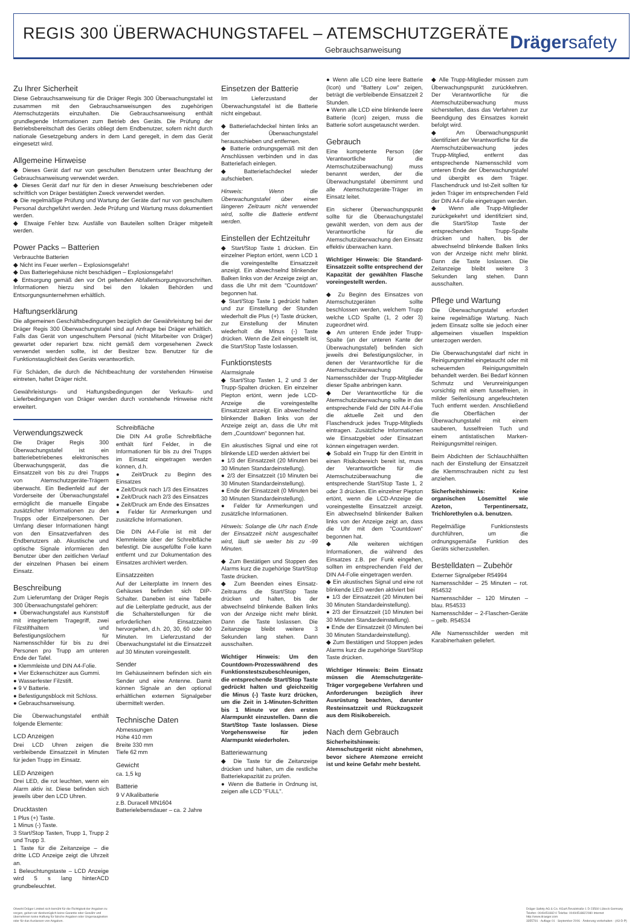REGIS 300 ÜBERWACHUNGSTAFEL – ATEMSCHUTZGERÄTE
Gebrauchsanweisung
Drägersafety
Zu Ihrer Sicherheit
Diese Gebrauchsanweisung für die Dräger Regis 300 Überwachungstafel ist zusammen mit den Gebrauchsanweisungen des zugehörigen Atemschutzgeräts einzuhalten. Die Gebrauchsanweisung enthält grundlegende Informationen zum Betrieb des Geräts. Die Prüfung der Betriebsbereitschaft des Geräts obliegt dem Endbenutzer, sofern nicht durch nationale Gesetzgebung anders in dem Land geregelt, in dem das Gerät eingesetzt wird.
Allgemeine Hinweise
◆ Dieses Gerät darf nur von geschulten Benutzern unter Beachtung der Gebrauchsanweisung verwendet werden.
◆ Dieses Gerät darf nur für den in dieser Anweisung beschriebenen oder schriftlich von Dräger bestätigten Zweck verwendet werden.
◆ Die regelmäßige Prüfung und Wartung der Geräte darf nur von geschultem Personal durchgeführt werden. Jede Prüfung und Wartung muss dokumentiert werden.
◆ Etwaige Fehler bzw. Ausfälle von Bauteilen sollten Dräger mitgeteilt werden.
Power Packs – Batterien
Verbrauchte Batterien
◆ Nicht ins Feuer werfen – Explosionsgefahr!
◆ Das Batteriegehäuse nicht beschädigen – Explosionsgefahr!
◆ Entsorgung gemäß den vor Ort geltenden Abfallentsorgungsvorschriften. Informationen hierzu sind bei den lokalen Behörden und Entsorgungsunternehmen erhältlich.
Haftungserklärung
Die allgemeinen Geschäftsbedingungen bezüglich der Gewährleistung bei der Dräger Regis 300 Überwachungstafel sind auf Anfrage bei Dräger erhältlich. Falls das Gerät von ungeschultem Personal (nicht Mitarbeiter von Dräger) gewartet oder repariert bzw. nicht gemäß dem vorgesehenen Zweck verwendet werden sollte, ist der Besitzer bzw. Benutzer für die Funktionstauglichkeit des Geräts verantwortlich.
Für Schäden, die durch die Nichtbeachtung der vorstehenden Hinweise eintreten, haftet Dräger nicht.
Gewährleistungs- und Haftungsbedingungen der Verkaufs- und Lieferbedingungen von Dräger werden durch vorstehende Hinweise nicht erweitert.
Verwendungszweck
Die Dräger Regis 300 Überwachungstafel ist ein batteriebetriebenes elektronisches Überwachungsgerät, das die Einsatzzeit von bis zu drei Trupps von Atemschutzgeräte-Trägern überwacht. Ein Bedienfeld auf der Vorderseite der Überwachungstafel ermöglicht die manuelle Eingabe zusätzlicher Informationen zu den Trupps oder Einzelpersonen. Der Umfang dieser Informationen hängt von den Einsatzverfahren des Endbenutzers ab. Akustische und optische Signale informieren den Benutzer über den zeitlichen Verlauf der einzelnen Phasen bei einem Einsatz.
Beschreibung
Zum Lieferumfang der Dräger Regis 300 Überwachungstafel gehören:
● Überwachungstafel aus Kunststoff mit integriertem Tragegriff, zwei Filzstifthaltern und Befestigungslöchern für Namensschilder für bis zu drei Personen pro Trupp am unteren Ende der Tafel.
● Klemmleiste und DIN A4-Folie.
● Vier Eckenschützer aus Gummi.
● Wasserfester Filzstift.
● 9 V Batterie.
● Befestigungsblock mit Schloss.
● Gebrauchsanweisung.
Die Überwachungstafel enthält folgende Elemente:
LCD Anzeigen
Drei LCD Uhren zeigen die verbleibende Einsatzzeit in Minuten für jeden Trupp im Einsatz.
LED Anzeigen
Drei LED, die rot leuchten, wenn ein Alarm aktiv ist. Diese befinden sich jeweils über den LCD Uhren.
Drucktasten
1 Plus (+) Taste.
1 Minus (-) Taste.
3 Start/Stop Tasten, Trupp 1, Trupp 2 und Trupp 3.
1 Taste für die Zeitanzeige – die dritte LCD Anzeige zeigt die Uhrzeit an.
1 Beleuchtungstaste – LCD Anzeige wird 5 s lang hinterACD grundbeleuchtet.
Schreibfläche
Die DIN A4 große Schreibfläche enthält fünf Felder, in die Informationen für bis zu drei Trupps im Einsatz eingetragen werden können, d.h.
● Zeit/Druck zu Beginn des Einsatzes
● Zeit/Druck nach 1/3 des Einsatzes
● Zeit/Druck nach 2/3 des Einsatzes
● Zeit/Druck am Ende des Einsatzes
● Felder für Anmerkungen und zusätzliche Informationen.
Die DIN A4-Folie ist mit der Klemmleiste über der Schreibfläche befestigt. Die ausgefüllte Folie kann entfernt und zur Dokumentation des Einsatzes archiviert werden.
Einsatzzeiten
Auf der Leiterplatte im Innern des Gehäuses befinden sich DIP-Schalter. Daneben ist eine Tabelle auf die Leiterplatte gedruckt, aus der die Schalterstellungen für die erforderlichen Einsatzzeiten hervorgehen, d.h. 20, 30, 60 oder 90 Minuten. Im Lieferzustand der Überwachungstafel ist die Einsatzzeit auf 30 Minuten voreingestellt.
Sender
Im Gehäuseinnern befinden sich ein Sender und eine Antenne. Damit können Signale an den optional erhältlichen externen Signalgeber übermittelt werden.
Technische Daten
Abmessungen
Höhe 410 mm
Breite 330 mm
Tiefe 62 mm
Gewicht
ca. 1,5 kg
Batterie
9 V Alkalibatterie
z.B. Duracell MN1604
Batterielebensdauer – ca. 2 Jahre
Einsetzen der Batterie
Im Lieferzustand der Überwachungstafel ist die Batterie nicht eingebaut.
◆ Batteriefachdeckel hinten links an der Überwachungstafel herausschieben und entfernen.
◆ Batterie ordnungsgemäß mit den Anschlüssen verbinden und in das Batteriefach einlegen.
◆ Batteriefachdeckel wieder aufschieben.
Hinweis: Wenn die Überwachungstafel über einen längeren Zeitraum nicht verwendet wird, sollte die Batterie entfernt werden.
Einstellen der Echtzeituhr
◆ Start/Stop Taste 1 drücken. Ein einzelner Piepton ertönt, wenn LCD 1 die voreingestellte Einsatzzeit anzeigt. Ein abwechselnd blinkender Balken links von der Anzeige zeigt an, dass die Uhr mit dem "Countdown" begonnen hat.
◆ Start/Stop Taste 1 gedrückt halten und zur Einstellung der Stunden wiederholt die Plus (+) Taste drücken, zur Einstellung der Minuten wiederholt die Minus (-) Taste drücken. Wenn die Zeit eingestellt ist, die Start/Stop Taste loslassen.
Funktionstests
Alarmsignale
◆ Start/Stop Tasten 1, 2 und 3 der Trupp-Spalten drücken. Ein einzelner Piepton ertönt, wenn jede LCD-Anzeige die voreingestellte Einsatzzeit anzeigt. Ein abwechselnd blinkender Balken links von der Anzeige zeigt an, dass die Uhr mit dem „Countdown" begonnen hat.
Ein akustisches Signal und eine rot blinkende LED werden aktiviert bei
● 1/3 der Einsatzzeit (20 Minuten bei 30 Minuten Standardeinstellung).
● 2/3 der Einsatzzeit (10 Minuten bei 30 Minuten Standardeinstellung).
● Ende der Einsatzzeit (0 Minuten bei 30 Minuten Standardeinstellung).
● Felder für Anmerkungen und zusätzliche Informationen.
Hinweis: Solange die Uhr nach Ende der Einsatzzeit nicht ausgeschaltet wird, läuft sie weiter bis zu -99 Minuten.
◆ Zum Bestätigen und Stoppen des Alarms kurz die zugehörige Start/Stop Taste drücken.
◆ Zum Beenden eines Einsatz-Zeitraums die Start/Stop Taste drücken und halten, bis der abwechselnd blinkende Balken links von der Anzeige nicht mehr blinkt. Dann die Taste loslassen. Die Zeitanzeige bleibt weitere 3 Sekunden lang stehen. Dann ausschalten.
Wichtiger Hinweis: Um den Countdown-Prozesswährend des Funktionstestszubeschleunigen, die entsprechende Start/Stop Taste gedrückt halten und gleichzeitig die Minus (-) Taste kurz drücken, um die Zeit in 1-Minuten-Schritten bis 1 Minute vor den ersten Alarmpunkt einzustellen. Dann die Start/Stop Taste loslassen. Diese Vorgehensweise für jeden Alarmpunkt wiederholen.
Batteriewarnung
◆ Die Taste für die Zeitanzeige drücken und halten, um die restliche Batteriekapazität zu prüfen.
● Wenn die Batterie in Ordnung ist, zeigen alle LCD "FULL".
● Wenn alle LCD eine leere Batterie (Icon) und "Battery Low" zeigen, beträgt die verbleibende Einsatzzeit 2 Stunden.
● Wenn alle LCD eine blinkende leere Batterie (Icon) zeigen, muss die Batterie sofort ausgetauscht werden.
Gebrauch
Eine kompetente Person (der Verantwortliche für die Atemschutzüberwachung) muss benannt werden, der die Überwachungstafel übernimmt und alle Atemschutzgeräte-Träger im Einsatz leitet.
Ein sicherer Überwachungspunkt sollte für die Überwachungstafel gewählt werden, von dem aus der Verantwortliche für die Atemschutzüberwachung den Einsatz effektiv überwachen kann.
Wichtiger Hinweis: Die Standard-Einsatzzeit sollte entsprechend der Kapazität der gewählten Flasche voreingestellt werden.
◆ Zu Beginn des Einsatzes von Atemschutzgeräten sollte beschlossen werden, welchem Trupp welche LCD Spalte (1, 2 oder 3) zugeordnet wird.
◆ Am unteren Ende jeder Trupp-Spalte (an der unteren Kante der Überwachungstafel) befinden sich jeweils drei Befestigungslöcher, in denen der Verantwortliche für die Atemschutzüberwachung die Namensschilder der Trupp-Mitglieder dieser Spalte anbringen kann.
◆ Der Verantwortliche für die Atemschutzüberwachung sollte in das entsprechende Feld der DIN A4-Folie die aktuelle Zeit und den Flaschendruck jedes Trupp-Mitglieds eintragen. Zusätzliche Informationen wie Einsatzgebiet oder Einsatzart können eingetragen werden.
◆ Sobald ein Trupp für den Eintritt in einen Risikobereich bereit ist, muss der Verantwortliche für die Atemschutzüberwachung die entsprechende Start/Stop Taste 1, 2 oder 3 drücken. Ein einzelner Piepton ertönt, wenn die LCD-Anzeige die voreingestellte Einsatzzeit anzeigt. Ein abwechselnd blinkender Balken links von der Anzeige zeigt an, dass die Uhr mit dem "Countdown" begonnen hat.
◆ Alle weiteren wichtigen Informationen, die während des Einsatzes z.B. per Funk eingehen, sollten im entsprechenden Feld der DIN A4-Folie eingetragen werden.
◆ Ein akustisches Signal und eine rot blinkende LED werden aktiviert bei
● 1/3 der Einsatzzeit (20 Minuten bei 30 Minuten Standardeinstellung).
● 2/3 der Einsatzzeit (10 Minuten bei 30 Minuten Standardeinstellung).
● Ende der Einsatzzeit (0 Minuten bei 30 Minuten Standardeinstellung).
◆ Zum Bestätigen und Stoppen jedes Alarms kurz die zugehörige Start/Stop Taste drücken.
Wichtiger Hinweis: Beim Einsatz müssen die Atemschutzgeräte-Träger vorgegebene Verfahren und Anforderungen bezüglich ihrer Ausrüstung beachten, darunter Resteinsatzzeit und Rückzugszeit aus dem Risikobereich.
Nach dem Gebrauch
Sicherheitshinweis: Atemschutzgerät nicht abnehmen, bevor sichere Atemzone erreicht ist und keine Gefahr mehr besteht.
◆ Alle Trupp-Mitglieder müssen zum Überwachungspunkt zurückkehren. Der Verantwortliche für die Atemschutzüberwachung muss sicherstellen, dass das Verfahren zur Beendigung des Einsatzes korrekt befolgt wird.
◆ Am Überwachungspunkt identifiziert der Verantwortliche für die Atemschutzüberwachung jedes Trupp-Mitglied, entfernt das entsprechende Namensschild vom unteren Ende der Überwachungstafel und übergibt es dem Träger. Flaschendruck und Ist-Zeit sollten für jeden Träger im entsprechenden Feld der DIN A4-Folie eingetragen werden.
◆ Wenn alle Trupp-Mitglieder zurückgekehrt und identifiziert sind, die Start/Stop Taste der entsprechenden Trupp-Spalte drücken und halten, bis der abwechselnd blinkende Balken links von der Anzeige nicht mehr blinkt. Dann die Taste loslassen. Die Zeitanzeige bleibt weitere 3 Sekunden lang stehen. Dann ausschalten.
Pflege und Wartung
Die Überwachungstafel erfordert keine regelmäßige Wartung. Nach jedem Einsatz sollte sie jedoch einer allgemeinen visuellen Inspektion unterzogen werden.
Die Überwachungstafel darf nicht in Reinigungsmittel eingetaucht oder mit scheuernden Reinigungsmitteln behandelt werden. Bei Bedarf können Schmutz und Verunreinigungen vorsichtig mit einem fusselfreien, in milder Seifenlösung angefeuchteten Tuch entfernt werden. Anschließend die Oberflächen der Überwachungstafel mit einem sauberen, fusselfreien Tuch und einem antistatischen Marken-Reinigungsmittel reinigen.
Beim Abdichten der Schlauchhälften nach der Einstellung der Einsatzzeit die Klemmschrauben nicht zu fest anziehen.
Sicherheitshinweis: Keine organischen Lösemittel wie Azeton, Terpentinersatz, Trichlorethylen o.ä. benutzen.
Regelmäßige Funktionstests durchführen, um die ordnungsgemäße Funktion des Geräts sicherzustellen.
Bestelldaten – Zubehör
Externer Signalgeber R54994
Namensschilder – 25 Minuten – rot. R54532
Namensschilder – 120 Minuten – blau. R54533
Namensschilder – 2-Flaschen-Geräte – gelb. R54534
Alle Namensschilder werden mit Karabinerhaken geliefert.
Obwohl Dräger Limited sich bemüht für die Richtigkeit der Angaben zu sorgen, geben wir diesbezüglich keine Garantie oder Gewähr und übernehmen keine Haftung für falsche Angaben oder Ungenauigkeiten oder für das Auslassen von Angaben.
Dräger Safety AG & Co. KGaA Revalstraße 1 D-23560 Lübeck Germany Telefon: 0049451882-0 Telefax: 00494518822080 Internet http://www.draeger.com
3355781 · Auflage 01 · September 2006 · Änderung vorbehalten · (A3-D-P)